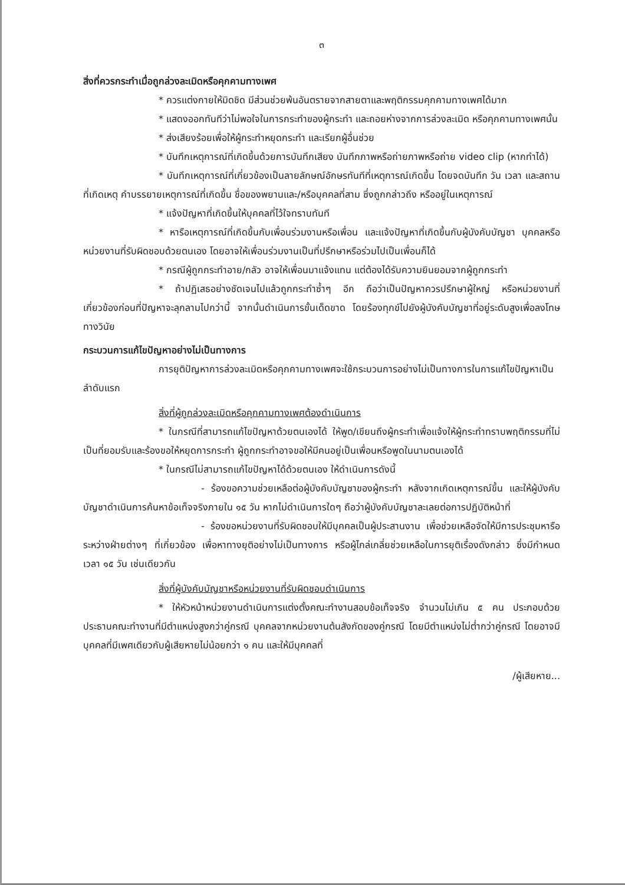๓
สิ่งที่ควรกระทำเมื่อถูกล่วงละเมิดหรือคุกคามทางเพศ
* ควรแต่งกายให้มิดชิด มีส่วนช่วยพ้นอันตรายจากสายตาและพฤติกรรมคุกคามทางเพศได้มาก
* แสดงออกทันทีว่าไม่พอใจในการกระทำของผู้กระทำ และถอยห่างจากการล่วงละเมิด หรือคุกคามทางเพศนั้น
* ส่งเสียงร้อยเพื่อให้ผู้กระทำหยุดกระทำ และเรียกผู้อื่นช่วย
* บันทึกเหตุการณ์ที่เกิดขึ้นด้วยการบันทึกเสียง บันทึกภาพหรือถ่ายภาพหรือถ่าย video clip (หากทำได้)
* บันทึกเหตุการณ์ที่เกี่ยวข้องเป็นลายลักษณ์อักษรทันทีที่เหตุการณ์เกิดขึ้น โดยจดบันทึก วัน เวลา และสถานที่เกิดเหตุ คำบรรยายเหตุการณ์ที่เกิดขึ้น ชื่อของพยานและ/หรือบุคคลที่สาม ซึ่งถูกกล่าวถึง หรืออยู่ในเหตุการณ์
* แจ้งปัญหาที่เกิดขึ้นให้บุคคลที่ไว้ใจทราบทันที
* หารือเหตุการณ์ที่เกิดขึ้นกับเพื่อนร่วมงานหรือเพื่อน และแจ้งปัญหาที่เกิดขึ้นกับผู้บังคับบัญชา บุคคลหรือหน่วยงานที่รับผิดชอบด้วยตนเอง โดยอาจให้เพื่อนร่วมงานเป็นที่ปรึกษาหรือร่วมไปเป็นเพื่อนก็ได้
* กรณีผู้ถูกกระทำอาย/กลัว อาจให้เพื่อนมาแจ้งแทน แต่ต้องได้รับความยินยอมจากผู้ถูกกระทำ
* ถ้าปฏิเสธอย่างชัดเจนไปแล้วถูกกระทำซ้ำๆ อีก ถือว่าเป็นปัญหาควรปรึกษาผู้ใหญ่ หรือหน่วยงานที่เกี่ยวข้องก่อนที่ปัญหาจะลุกลามไปกว่านี้ จากนั้นดำเนินการขั้นเด็ดขาด โดยร้องทุกข์ไปยังผู้บังคับบัญชาที่อยู่ระดับสูงเพื่อลงโทษทางวินัย
กระบวนการแก้ไขปัญหาอย่างไม่เป็นทางการ
การยุติปัญหาการล่วงละเมิดหรือคุกคามทางเพศจะใช้กระบวนการอย่างไม่เป็นทางการในการแก้ไขปัญหาเป็นลำดับแรก
สิ่งที่ผู้ถูกล่วงละเมิดหรือคุกคามทางเพศต้องดำเนินการ
* ในกรณีที่สามารถแก้ไขปัญหาด้วยตนเองได้ ให้พูด/เขียนถึงผู้กระทำเพื่อแจ้งให้ผู้กระทำทราบพฤติกรรมที่ไม่เป็นที่ยอมรับและร้องขอให้หยุดการกระทำ ผู้ถูกกระทำอาจขอให้มีคนอยู่เป็นเพื่อนหรือพูดในนามตนเองได้
* ในกรณีไม่สามารถแก้ไขปัญหาได้ด้วยตนเอง ให้ดำเนินการดังนี้
- ร้องขอความช่วยเหลือต่อผู้บังคับบัญชาของผู้กระทำ หลังจากเกิดเหตุการณ์ขึ้น และให้ผู้บังคับบัญชาดำเนินการค้นหาข้อเท็จจริงภายใน ๑๕ วัน หากไม่ดำเนินการใดๆ ถือว่าผู้บังคับบัญชาละเลยต่อการปฏิบัติหน้าที่
- ร้องขอหน่วยงานที่รับผิดชอบให้มีบุคคลเป็นผู้ประสานงาน เพื่อช่วยเหลือจัดให้มีการประชุมหารือระหว่างฝ่ายต่างๆ ที่เกี่ยวข้อง เพื่อหาทางยุติอย่างไม่เป็นทางการ หรือผู้ไกล่เกลี่ยช่วยเหลือในการยุติเรื่องดังกล่าว ซึ่งมีกำหนดเวลา ๑๕ วัน เช่นเดียวกัน
สิ่งที่ผู้บังคับบัญชาหรือหน่วยงานที่รับผิดชอบดำเนินการ
* ให้หัวหน้าหน่วยงานดำเนินการแต่งตั้งคณะทำงานสอบข้อเท็จจริง จำนวนไม่เกิน ๕ คน ประกอบด้วย ประธานคณะทำงานที่มีตำแหน่งสูงกว่าคู่กรณี บุคคลจากหน่วยงานต้นสังกัดของคู่กรณี โดยมีตำแหน่งไม่ต่ำกว่าคู่กรณี โดยอาจมีบุคคลที่มีเพศเดียวกับผู้เสียหายไม่น้อยกว่า ๑ คน และให้มีบุคคลที่
/ผู้เสียหาย...